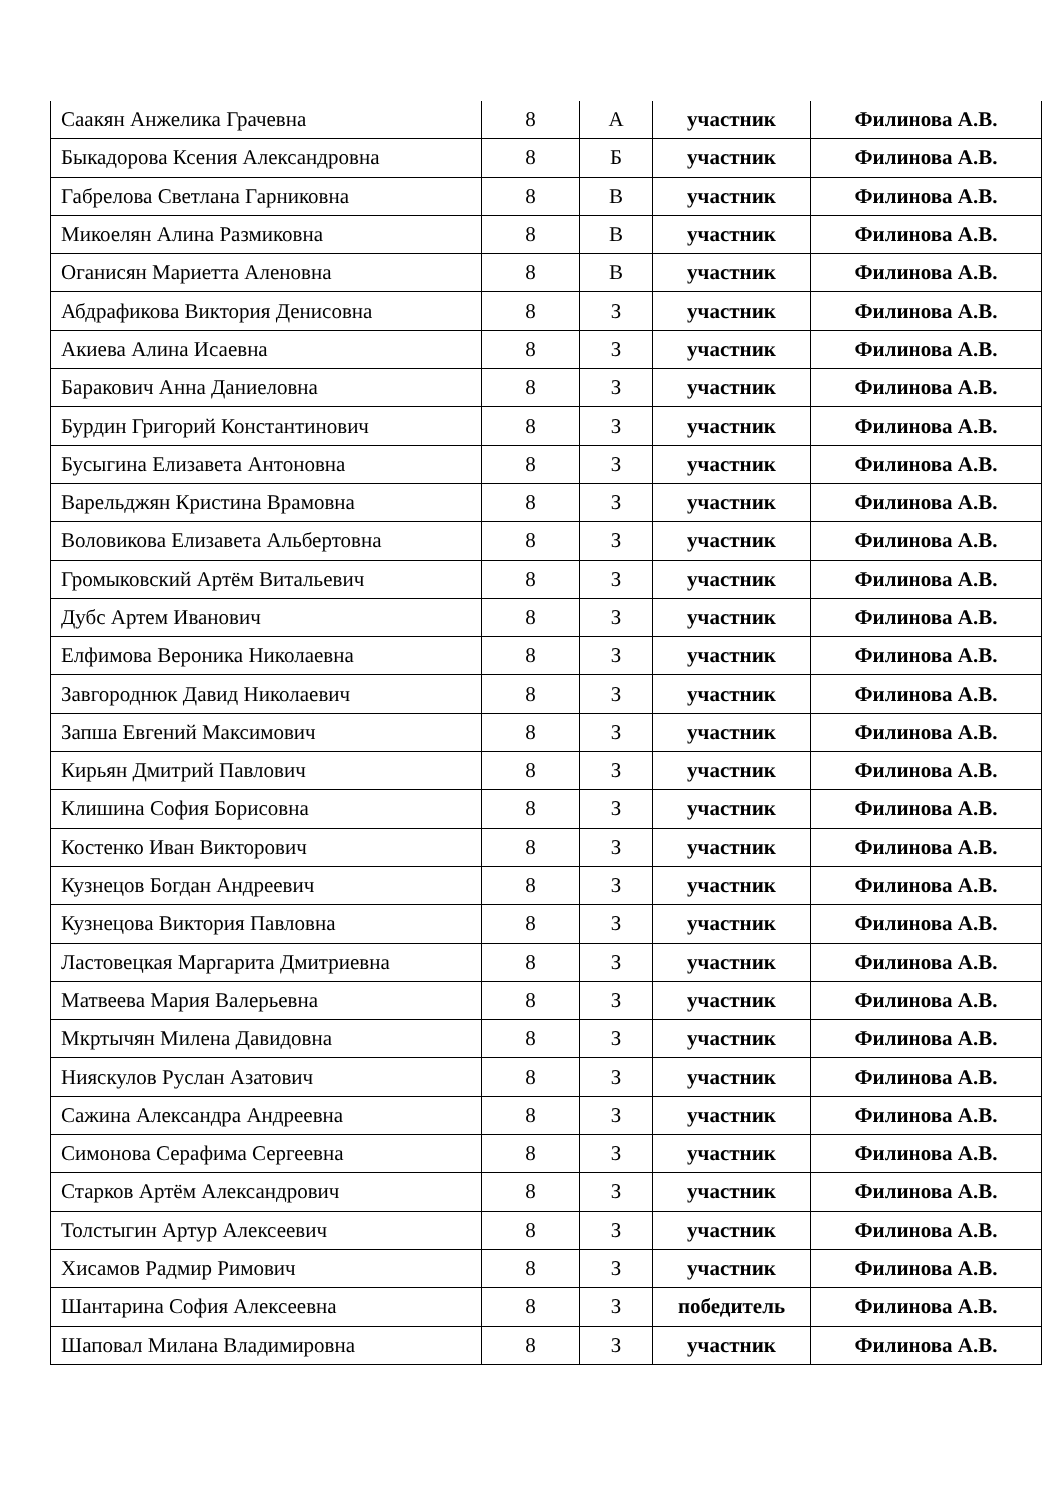| Саакян Анжелика Грачевна | 8 | А | участник | Филинова А.В. |
| Быкадорова Ксения Александровна | 8 | Б | участник | Филинова А.В. |
| Габрелова Светлана Гарниковна | 8 | В | участник | Филинова А.В. |
| Микоелян Алина Размиковна | 8 | В | участник | Филинова А.В. |
| Оганисян Мариетта Аленовна | 8 | В | участник | Филинова А.В. |
| Абдрафикова Виктория Денисовна | 8 | З | участник | Филинова А.В. |
| Акиева Алина Исаевна | 8 | З | участник | Филинова А.В. |
| Баракович Анна Даниеловна | 8 | З | участник | Филинова А.В. |
| Бурдин Григорий Константинович | 8 | З | участник | Филинова А.В. |
| Бусыгина Елизавета Антоновна | 8 | З | участник | Филинова А.В. |
| Варельджян Кристина Врамовна | 8 | З | участник | Филинова А.В. |
| Воловикова Елизавета Альбертовна | 8 | З | участник | Филинова А.В. |
| Громыковский Артём Витальевич | 8 | З | участник | Филинова А.В. |
| Дубс Артем Иванович | 8 | З | участник | Филинова А.В. |
| Елфимова Вероника Николаевна | 8 | З | участник | Филинова А.В. |
| Завгороднюк Давид Николаевич | 8 | З | участник | Филинова А.В. |
| Запша Евгений Максимович | 8 | З | участник | Филинова А.В. |
| Кирьян Дмитрий Павлович | 8 | З | участник | Филинова А.В. |
| Клишина София Борисовна | 8 | З | участник | Филинова А.В. |
| Костенко Иван Викторович | 8 | З | участник | Филинова А.В. |
| Кузнецов Богдан Андреевич | 8 | З | участник | Филинова А.В. |
| Кузнецова Виктория Павловна | 8 | З | участник | Филинова А.В. |
| Ластовецкая Маргарита Дмитриевна | 8 | З | участник | Филинова А.В. |
| Матвеева Мария Валерьевна | 8 | З | участник | Филинова А.В. |
| Мкртычян Милена Давидовна | 8 | З | участник | Филинова А.В. |
| Нияскулов Руслан Азатович | 8 | З | участник | Филинова А.В. |
| Сажина Александра Андреевна | 8 | З | участник | Филинова А.В. |
| Симонова Серафима Сергеевна | 8 | З | участник | Филинова А.В. |
| Старков Артём Александрович | 8 | З | участник | Филинова А.В. |
| Толстыгин Артур Алексеевич | 8 | З | участник | Филинова А.В. |
| Хисамов Радмир Римович | 8 | З | участник | Филинова А.В. |
| Шантарина София Алексеевна | 8 | З | победитель | Филинова А.В. |
| Шаповал Милана Владимировна | 8 | З | участник | Филинова А.В. |